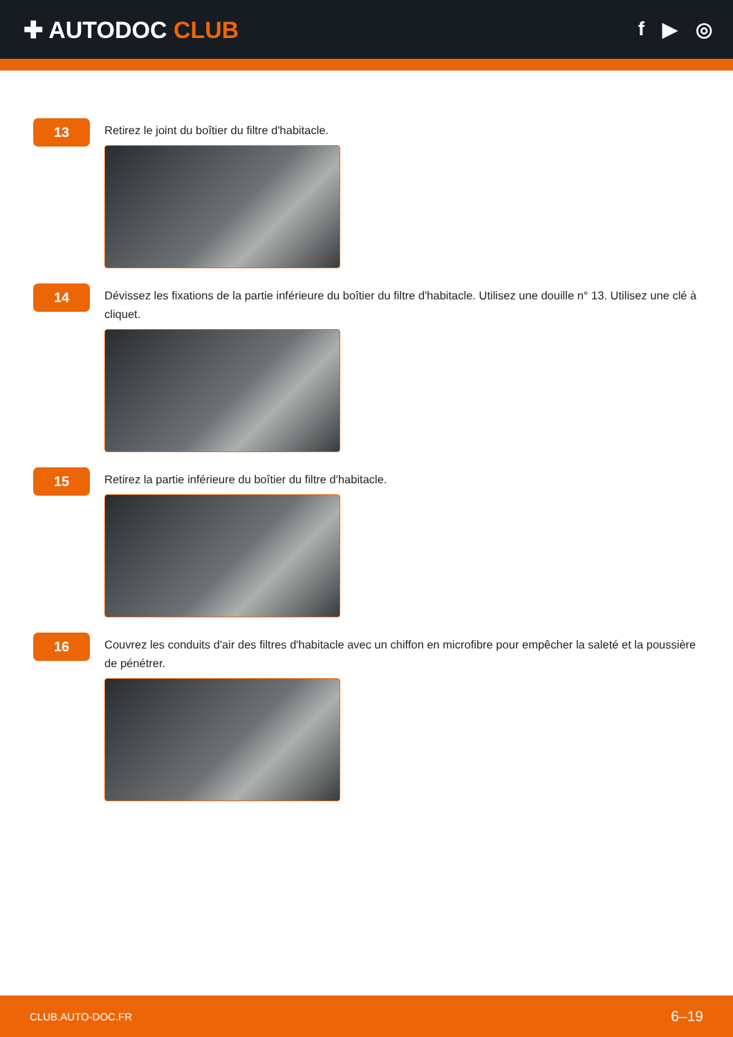✚ AUTODOC CLUB
f ▶ ◎
13
Retirez le joint du boîtier du filtre d'habitacle.
14
Dévissez les fixations de la partie inférieure du boîtier du filtre d'habitacle. Utilisez une douille n° 13. Utilisez une clé à cliquet.
15
Retirez la partie inférieure du boîtier du filtre d'habitacle.
16
Couvrez les conduits d'air des filtres d'habitacle avec un chiffon en microfibre pour empêcher la saleté et la poussière de pénétrer.
CLUB.AUTO-DOC.FR 6–19